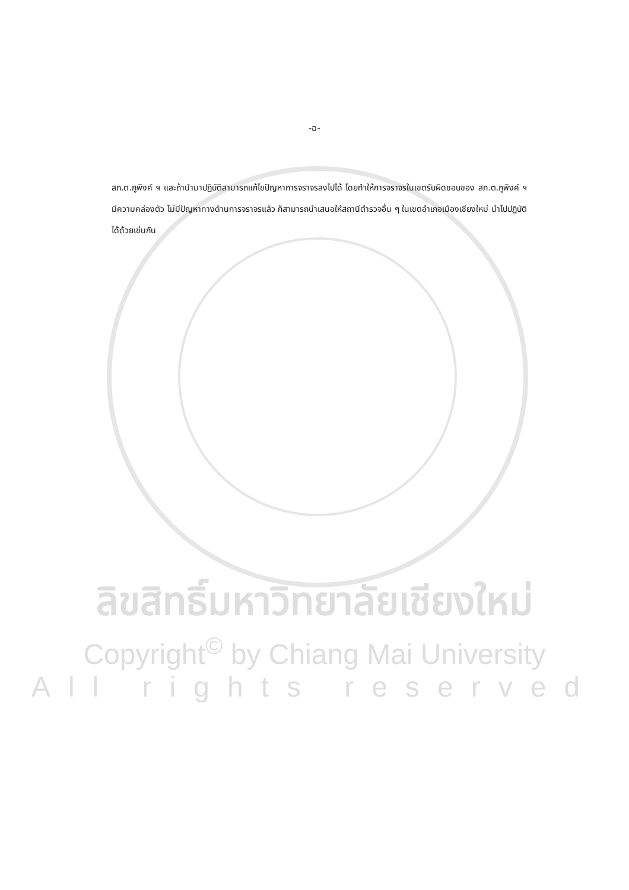-ฉ-
สภ.ต.ภูพิงค์ ฯ และถ้านำมาปฏิบัติสามารถแก้ไขปัญหาการจราจรลงไปได้ โดยทำให้การจราจรในเขตรับผิดชอบของ สภ.ต.ภูพิงค์ ฯ มีความคล่องตัว ไม่มีปัญหาทางด้านการจราจรแล้ว ก็สามารถนำเสนอให้สถานีตำรวจอื่น ๆ ในเขตอำเภอเมืองเชียงใหม่ นำไปปฏิบัติได้ด้วยเช่นกัน
ลิขสิทธิ์มหาวิทยาลัยเชียงใหม่
Copyright<sup>©</sup> by Chiang Mai University
All rights reserved